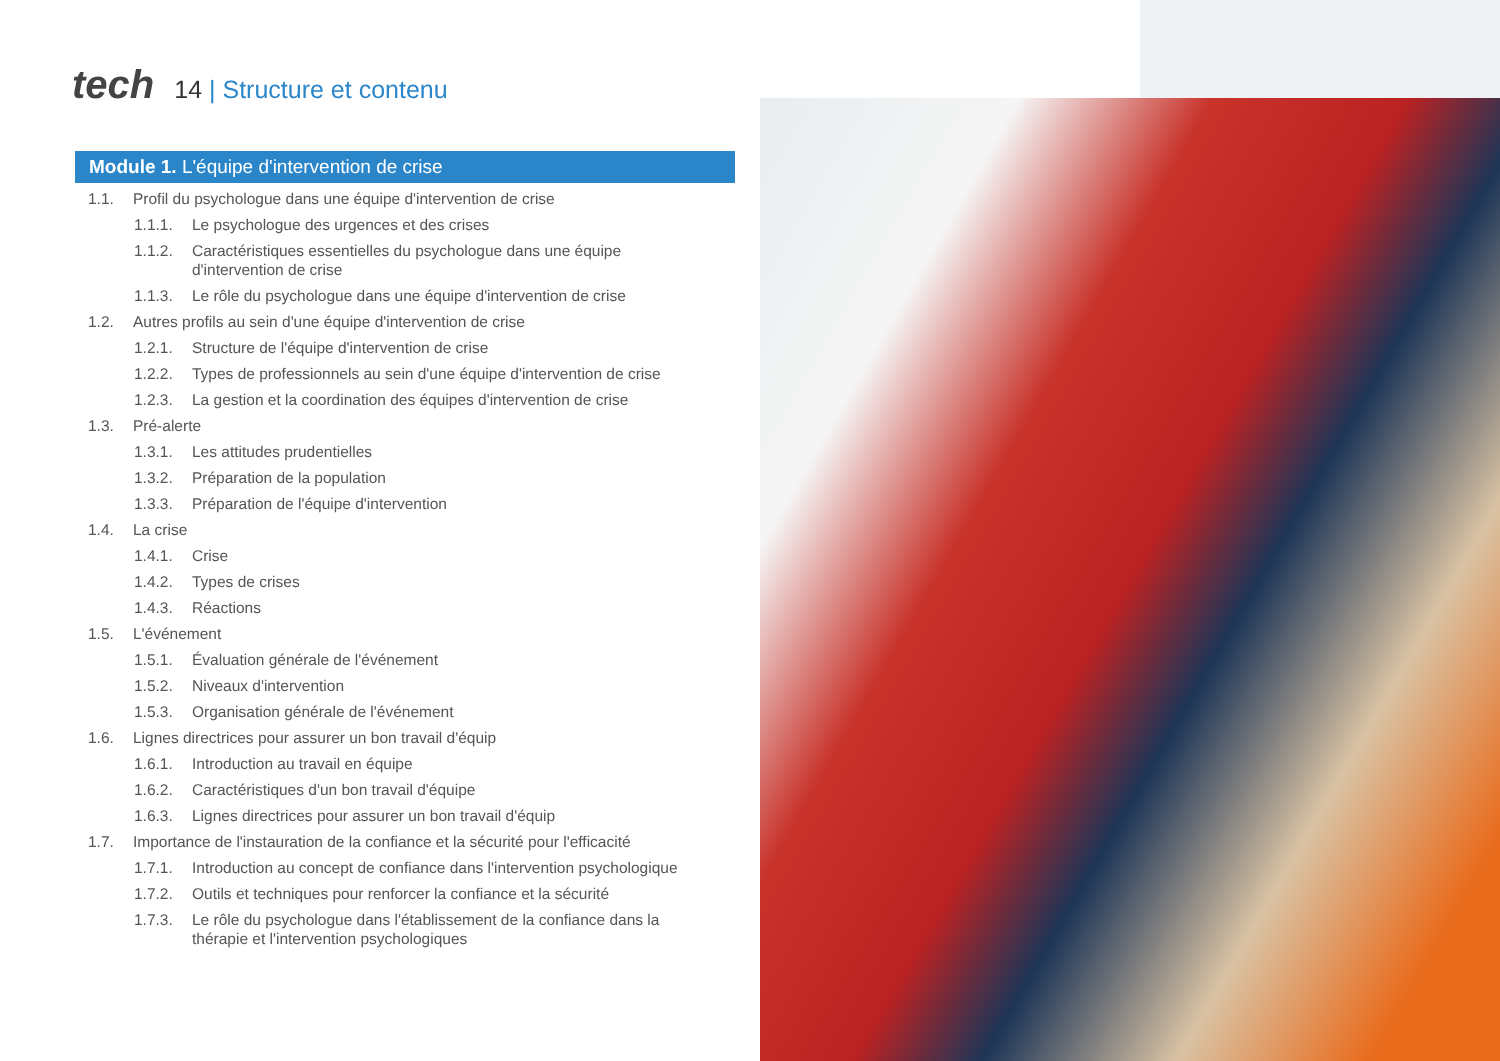tech
14 | Structure et contenu
Module 1. L'équipe d'intervention de crise
1.1. Profil du psychologue dans une équipe d'intervention de crise
1.1.1. Le psychologue des urgences et des crises
1.1.2. Caractéristiques essentielles du psychologue dans une équipe d'intervention de crise
1.1.3. Le rôle du psychologue dans une équipe d'intervention de crise
1.2. Autres profils au sein d'une équipe d'intervention de crise
1.2.1. Structure de l'équipe d'intervention de crise
1.2.2. Types de professionnels au sein d'une équipe d'intervention de crise
1.2.3. La gestion et la coordination des équipes d'intervention de crise
1.3. Pré-alerte
1.3.1. Les attitudes prudentielles
1.3.2. Préparation de la population
1.3.3. Préparation de l'équipe d'intervention
1.4. La crise
1.4.1. Crise
1.4.2. Types de crises
1.4.3. Réactions
1.5. L'événement
1.5.1. Évaluation générale de l'événement
1.5.2. Niveaux d'intervention
1.5.3. Organisation générale de l'événement
1.6. Lignes directrices pour assurer un bon travail d'équip
1.6.1. Introduction au travail en équipe
1.6.2. Caractéristiques d'un bon travail d'équipe
1.6.3. Lignes directrices pour assurer un bon travail d'équip
1.7. Importance de l'instauration de la confiance et la sécurité pour l'efficacité
1.7.1. Introduction au concept de confiance dans l'intervention psychologique
1.7.2. Outils et techniques pour renforcer la confiance et la sécurité
1.7.3. Le rôle du psychologue dans l'établissement de la confiance dans la thérapie et l'intervention psychologiques